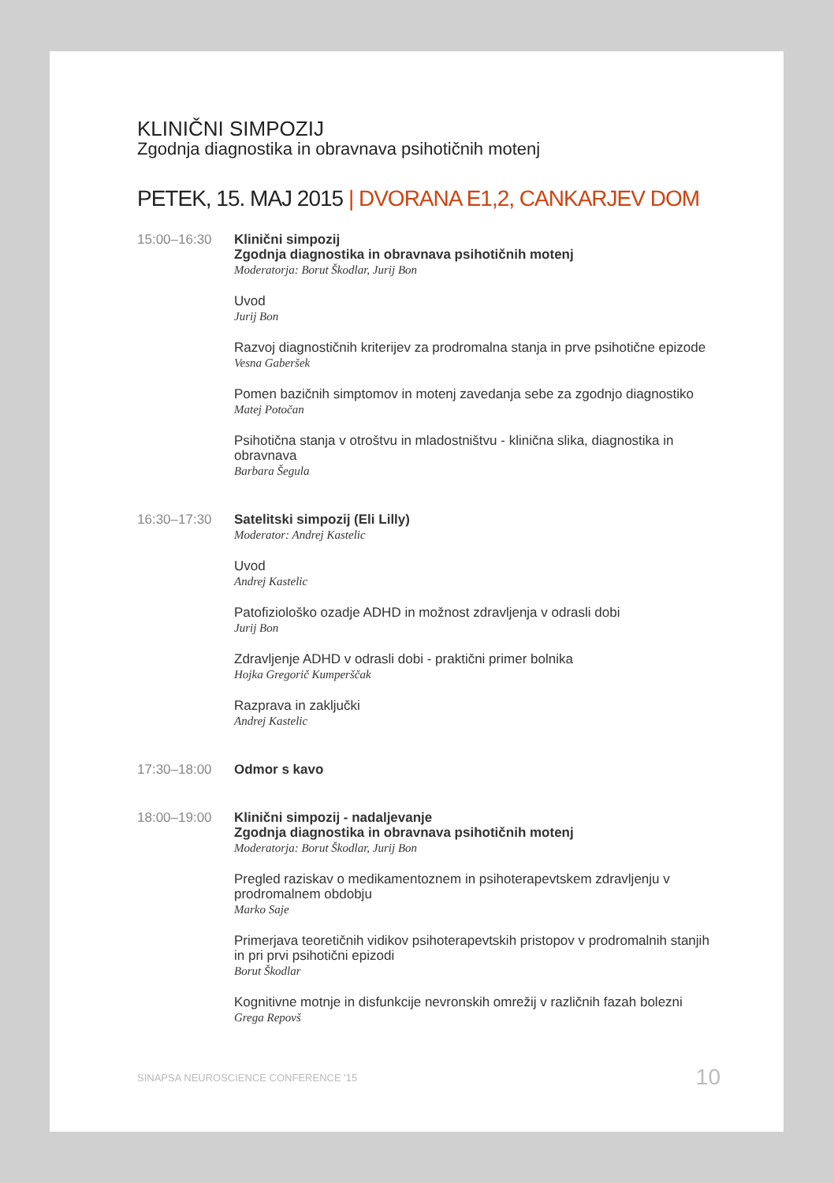KLINIČNI SIMPOZIJ
Zgodnja diagnostika in obravnava psihotičnih motenj
PETEK, 15. MAJ 2015 | DVORANA E1,2, CANKARJEV DOM
15:00–16:30 Klinični simpozij
Zgodnja diagnostika in obravnava psihotičnih motenj
Moderatorja: Borut Škodlar, Jurij Bon
Uvod
Jurij Bon
Razvoj diagnostičnih kriterijev za prodromalna stanja in prve psihotične epizode
Vesna Gaberšek
Pomen bazičnih simptomov in motenj zavedanja sebe za zgodnjo diagnostiko
Matej Potočan
Psihotična stanja v otroštvu in mladostništvu - klinična slika, diagnostika in obravnava
Barbara Šegula
16:30–17:30 Satelitski simpozij (Eli Lilly)
Moderator: Andrej Kastelic
Uvod
Andrej Kastelic
Patofiziološko ozadje ADHD in možnost zdravljenja v odrasli dobi
Jurij Bon
Zdravljenje ADHD v odrasli dobi - praktični primer bolnika
Hojka Gregorič Kumperščak
Razprava in zaključki
Andrej Kastelic
17:30–18:00 Odmor s kavo
18:00–19:00 Klinični simpozij - nadaljevanje
Zgodnja diagnostika in obravnava psihotičnih motenj
Moderatorja: Borut Škodlar, Jurij Bon
Pregled raziskav o medikamentoznem in psihoterapevtskem zdravljenju v prodromalnem obdobju
Marko Saje
Primerjava teoretičnih vidikov psihoterapevtskih pristopov v prodromalnih stanjih in pri prvi psihotični epizodi
Borut Škodlar
Kognitivne motnje in disfunkcije nevronskih omrežij v različnih fazah bolezni
Grega Repovš
SINAPSA NEUROSCIENCE CONFERENCE '15 10